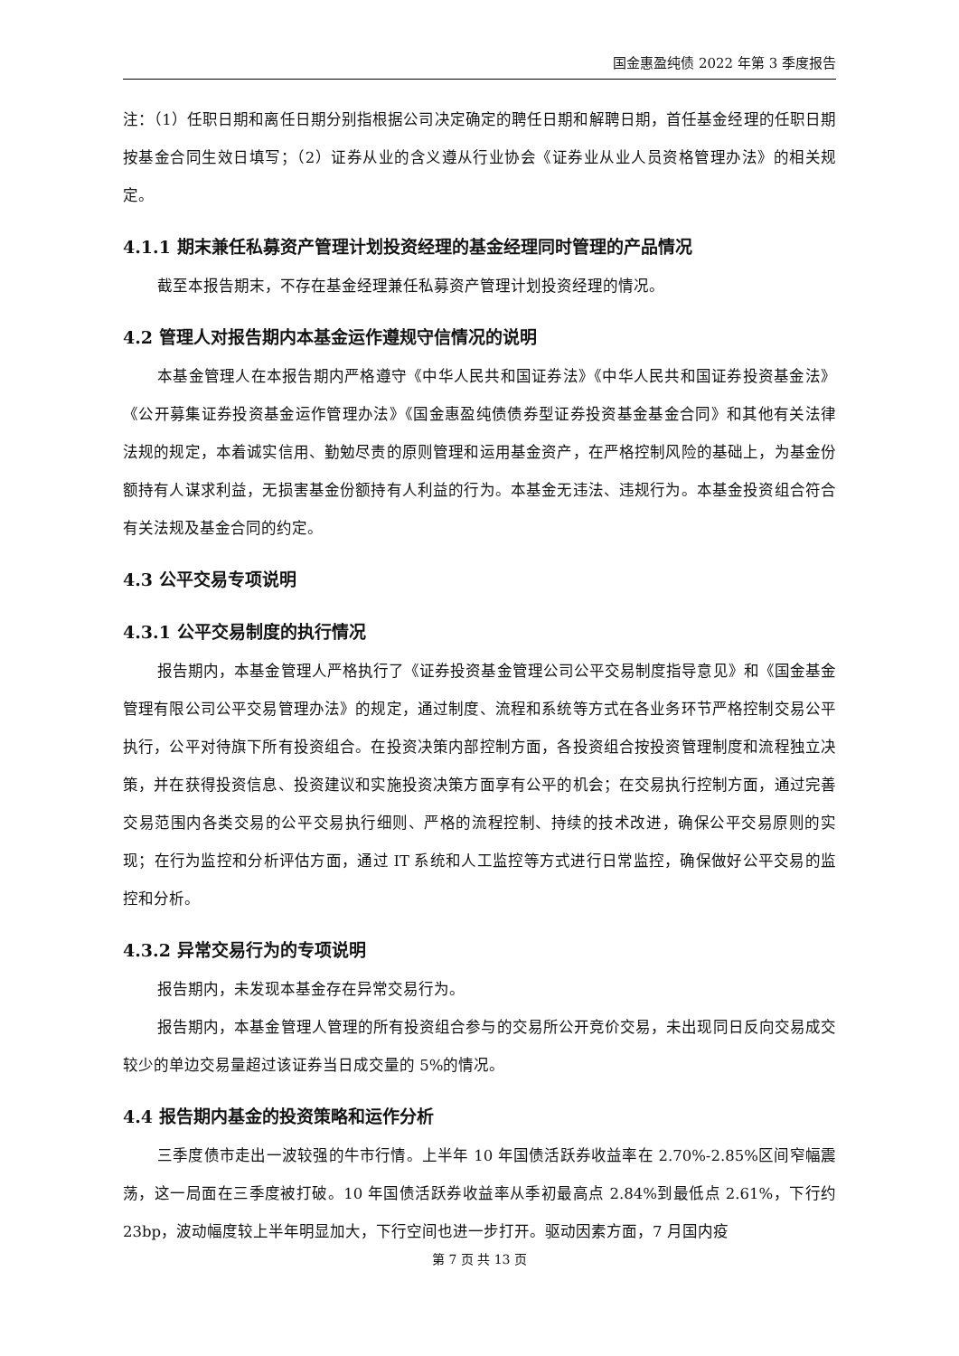国金惠盈纯债 2022 年第 3 季度报告
注：（1）任职日期和离任日期分别指根据公司决定确定的聘任日期和解聘日期，首任基金经理的任职日期按基金合同生效日填写；（2）证券从业的含义遵从行业协会《证券业从业人员资格管理办法》的相关规定。
4.1.1 期末兼任私募资产管理计划投资经理的基金经理同时管理的产品情况
截至本报告期末，不存在基金经理兼任私募资产管理计划投资经理的情况。
4.2 管理人对报告期内本基金运作遵规守信情况的说明
本基金管理人在本报告期内严格遵守《中华人民共和国证券法》《中华人民共和国证券投资基金法》《公开募集证券投资基金运作管理办法》《国金惠盈纯债债券型证券投资基金基金合同》和其他有关法律法规的规定，本着诚实信用、勤勉尽责的原则管理和运用基金资产，在严格控制风险的基础上，为基金份额持有人谋求利益，无损害基金份额持有人利益的行为。本基金无违法、违规行为。本基金投资组合符合有关法规及基金合同的约定。
4.3 公平交易专项说明
4.3.1 公平交易制度的执行情况
报告期内，本基金管理人严格执行了《证券投资基金管理公司公平交易制度指导意见》和《国金基金管理有限公司公平交易管理办法》的规定，通过制度、流程和系统等方式在各业务环节严格控制交易公平执行，公平对待旗下所有投资组合。在投资决策内部控制方面，各投资组合按投资管理制度和流程独立决策，并在获得投资信息、投资建议和实施投资决策方面享有公平的机会；在交易执行控制方面，通过完善交易范围内各类交易的公平交易执行细则、严格的流程控制、持续的技术改进，确保公平交易原则的实现；在行为监控和分析评估方面，通过 IT 系统和人工监控等方式进行日常监控，确保做好公平交易的监控和分析。
4.3.2 异常交易行为的专项说明
报告期内，未发现本基金存在异常交易行为。
报告期内，本基金管理人管理的所有投资组合参与的交易所公开竞价交易，未出现同日反向交易成交较少的单边交易量超过该证券当日成交量的 5%的情况。
4.4 报告期内基金的投资策略和运作分析
三季度债市走出一波较强的牛市行情。上半年 10 年国债活跃券收益率在 2.70%-2.85%区间窄幅震荡，这一局面在三季度被打破。10 年国债活跃券收益率从季初最高点 2.84%到最低点 2.61%，下行约 23bp，波动幅度较上半年明显加大，下行空间也进一步打开。驱动因素方面，7 月国内疫
第 7 页 共 13 页